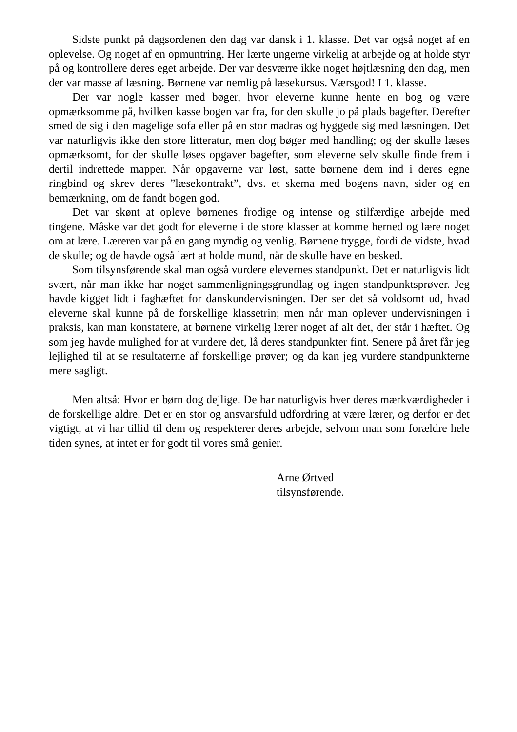Sidste punkt på dagsordenen den dag var dansk i 1. klasse. Det var også noget af en oplevelse. Og noget af en opmuntring. Her lærte ungerne virkelig at arbejde og at holde styr på og kontrollere deres eget arbejde. Der var desværre ikke noget højtlæsning den dag, men der var masse af læsning. Børnene var nemlig på læsekursus. Værsgod! I 1. klasse.
Der var nogle kasser med bøger, hvor eleverne kunne hente en bog og være opmærksomme på, hvilken kasse bogen var fra, for den skulle jo på plads bagefter. Derefter smed de sig i den magelige sofa eller på en stor madras og hyggede sig med læsningen. Det var naturligvis ikke den store litteratur, men dog bøger med handling; og der skulle læses opmærksomt, for der skulle løses opgaver bagefter, som eleverne selv skulle finde frem i dertil indrettede mapper. Når opgaverne var løst, satte børnene dem ind i deres egne ringbind og skrev deres ”læsekontrakt”, dvs. et skema med bogens navn, sider og en bemærkning, om de fandt bogen god.
Det var skønt at opleve børnenes frodige og intense og stilfærdige arbejde med tingene. Måske var det godt for eleverne i de store klasser at komme herned og lære noget om at lære. Læreren var på en gang myndig og venlig. Børnene trygge, fordi de vidste, hvad de skulle; og de havde også lært at holde mund, når de skulle have en besked.
Som tilsynsførende skal man også vurdere elevernes standpunkt. Det er naturligvis lidt svært, når man ikke har noget sammenligningsgrundlag og ingen standpunktsprøver. Jeg havde kigget lidt i faghæftet for danskundervisningen. Der ser det så voldsomt ud, hvad eleverne skal kunne på de forskellige klassetrin; men når man oplever undervisningen i praksis, kan man konstatere, at børnene virkelig lærer noget af alt det, der står i hæftet. Og som jeg havde mulighed for at vurdere det, lå deres standpunkter fint. Senere på året får jeg lejlighed til at se resultaterne af forskellige prøver; og da kan jeg vurdere standpunkterne mere sagligt.
Men altså: Hvor er børn dog dejlige. De har naturligvis hver deres mærkværdigheder i de forskellige aldre. Det er en stor og ansvarsfuld udfordring at være lærer, og derfor er det vigtigt, at vi har tillid til dem og respekterer deres arbejde, selvom man som forældre hele tiden synes, at intet er for godt til vores små genier.
Arne Ørtved
tilsynsførende.